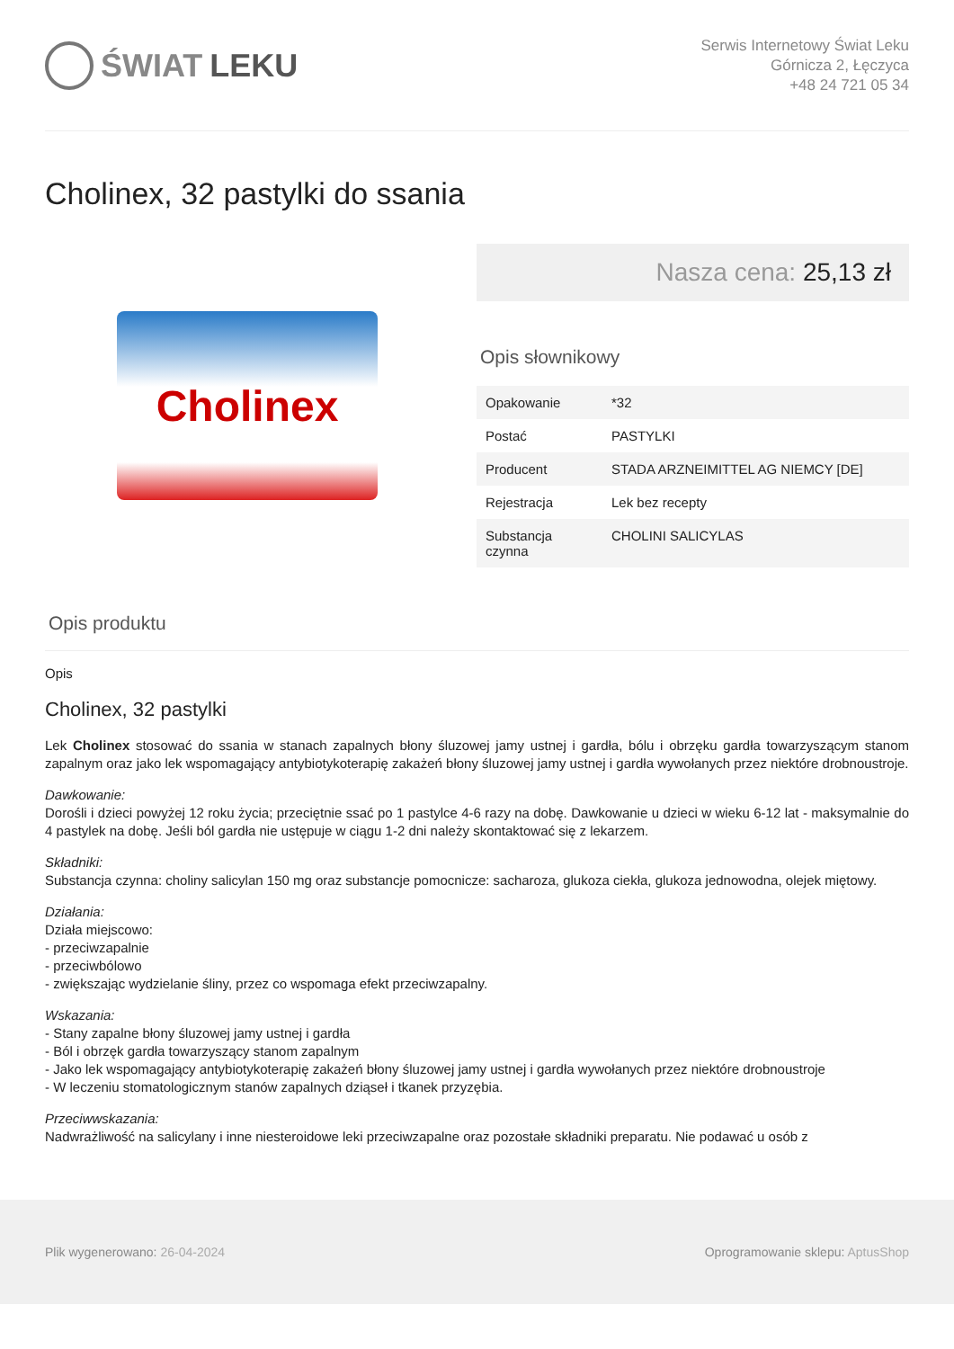ŚWIAT LEKU
Serwis Internetowy Świat Leku
Górnicza 2, Łęczyca
+48 24 721 05 34
Cholinex, 32 pastylki do ssania
Cholinex
Nasza cena: 25,13 zł
Opis słownikowy
| Opakowanie | *32 |
| Postać | PASTYLKI |
| Producent | STADA ARZNEIMITTEL AG NIEMCY [DE] |
| Rejestracja | Lek bez recepty |
| Substancja czynna | CHOLINI SALICYLAS |
Opis produktu
Opis
Cholinex, 32 pastylki
Lek Cholinex stosować do ssania w stanach zapalnych błony śluzowej jamy ustnej i gardła, bólu i obrzęku gardła towarzyszącym stanom zapalnym oraz jako lek wspomagający antybiotykoterapię zakażeń błony śluzowej jamy ustnej i gardła wywołanych przez niektóre drobnoustroje.
Dawkowanie:
Dorośli i dzieci powyżej 12 roku życia; przeciętnie ssać po 1 pastylce 4-6 razy na dobę. Dawkowanie u dzieci w wieku 6-12 lat - maksymalnie do 4 pastylek na dobę. Jeśli ból gardła nie ustępuje w ciągu 1-2 dni należy skontaktować się z lekarzem.
Składniki:
Substancja czynna: choliny salicylan 150 mg oraz substancje pomocnicze: sacharoza, glukoza ciekła, glukoza jednowodna, olejek miętowy.
Działania:
Działa miejscowo:
- przeciwzapalnie
- przeciwbólowo
- zwiększając wydzielanie śliny, przez co wspomaga efekt przeciwzapalny.
Wskazania:
- Stany zapalne błony śluzowej jamy ustnej i gardła
- Ból i obrzęk gardła towarzyszący stanom zapalnym
- Jako lek wspomagający antybiotykoterapię zakażeń błony śluzowej jamy ustnej i gardła wywołanych przez niektóre drobnoustroje
- W leczeniu stomatologicznym stanów zapalnych dziąseł i tkanek przyzębia.
Przeciwwskazania:
Nadwrażliwość na salicylany i inne niesteroidowe leki przeciwzapalne oraz pozostałe składniki preparatu. Nie podawać u osób z
Plik wygenerowano: 26-04-2024 Oprogramowanie sklepu: AptusShop